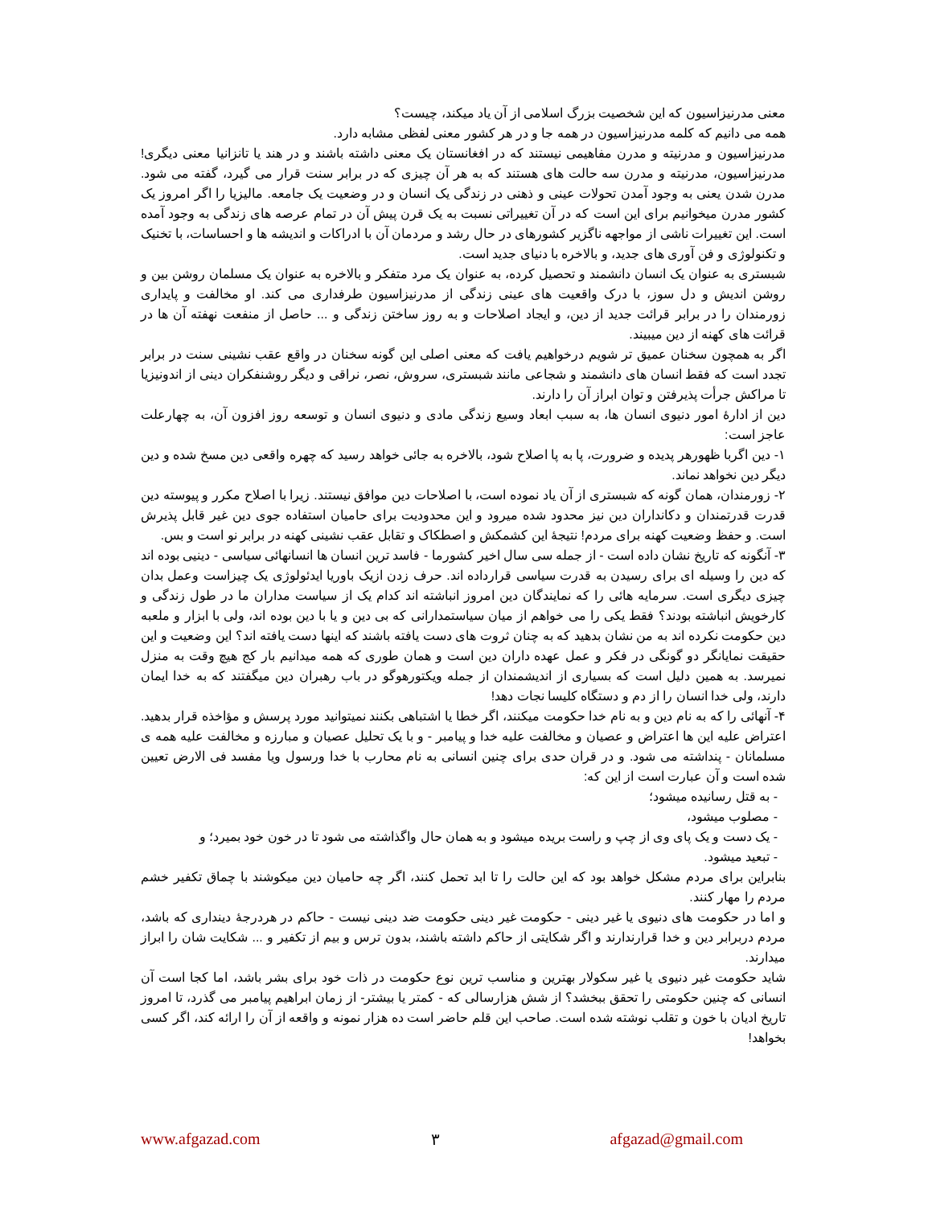معنی مدرنیزاسیون که این شخصیت بزرگ اسلامی از آن یاد میکند، چیست؟
همه می دانیم که کلمه مدرنیزاسیون در همه جا و در هر کشور معنی لفظی مشابه دارد.
مدرنیزاسیون و مدرنیته و مدرن مفاهیمی نیستند که در افغانستان یک معنی داشته باشند و در هند یا تانزانیا معنی دیگری! مدرنیزاسیون، مدرنیته و مدرن سه حالت های هستند که به هر آن چیزی که در برابر سنت قرار می گیرد، گفته می شود. مدرن شدن یعنی به وجود آمدن تحولات عینی و ذهنی در زندگی یک انسان و در وضعیت یک جامعه. مالیزیا را اگر امروز یک کشور مدرن میخوانیم برای این است که در آن تغییراتی نسبت به یک قرن پیش آن در تمام عرصه های زندگی به وجود آمده است. این تغییرات ناشی از مواجهه ناگزیر کشورهای در حال رشد و مردمان آن با ادراکات و اندیشه ها و احساسات، با تخنیک و تکنولوژی و فن آوری های جدید، و بالاخره با دنیای جدید است.
شبستری به عنوان یک انسان دانشمند و تحصیل کرده، به عنوان یک مرد متفکر و بالاخره به عنوان یک مسلمان روشن بین و روشن اندیش و دل سوز، با درک واقعیت های عینی زندگی از مدرنیزاسیون طرفداری می کند. او مخالفت و پایداری زورمندان را در برابر قرائت جدید از دین، و ایجاد اصلاحات و به روز ساختن زندگی و ... حاصل از منفعت نهفته آن ها در قرائت های کهنه از دین میبیند.
اگر به همچون سخنان عمیق تر شویم درخواهیم یافت که معنی اصلی این گونه سخنان در واقع عقب نشینی سنت در برابر تجدد است که فقط انسان های دانشمند و شجاعی مانند شبستری، سروش، نصر، نراقی و دیگر روشنفکران دینی از اندونیزیا تا مراکش جرأت پذیرفتن و توان ابراز آن را دارند.
دین از ادارۀ امور دنیوی انسان ها، به سبب ابعاد وسیع زندگی مادی و دنیوی انسان و توسعه روز افزون آن، به چهارعلت عاجز است:
۱- دین اگربا ظهورهر پدیده و ضرورت، پا به پا اصلاح شود، بالاخره به جائی خواهد رسید که چهره واقعی دین مسخ شده و دین دیگر دین نخواهد نماند.
۲- زورمندان، همان گونه که شبستری از آن یاد نموده است، با اصلاحات دین موافق نیستند. زیرا با اصلاح مکرر و پیوسته دین قدرت قدرتمندان و دکانداران دین نیز محدود شده میرود و این محدودیت برای حامیان استفاده جوی دین غیر قابل پذیرش است. و حفظ وضعیت کهنه برای مردم! نتیجۀ این کشمکش و اصطکاک و تقابل عقب نشینی کهنه در برابر نو است و بس.
۳- آنگونه که تاریخ نشان داده است - از جمله سی سال اخیر کشورما - فاسد ترین انسان ها انسانهائی سیاسی - دینیی بوده اند که دین را وسیله ای برای رسیدن به قدرت سیاسی قرارداده اند. حرف زدن ازیک باوریا ایدئولوژی یک چیزاست وعمل بدان چیزی دیگری است. سرمایه هائی را که نمایندگان دین امروز انباشته اند کدام یک از سیاست مداران ما در طول زندگی و کارخویش انباشته بودند؟ فقط یکی را می خواهم از میان سیاستمدارانی که بی دین و یا با دین بوده اند، ولی با ابزار و ملعبه دین حکومت نکرده اند به من نشان بدهید که به چنان ثروت های دست یافته باشند که اینها دست یافته اند؟ این وضعیت و این حقیقت نمایانگر دو گونگی در فکر و عمل عهده داران دین است و همان طوری که همه میدانیم بار کج هیچ وقت به منزل نمیرسد. به همین دلیل است که بسیاری از اندیشمندان از جمله ویکتورهوگو در باب رهبران دین میگفتند که به خدا ایمان دارند، ولی خدا انسان را از دم و دستگاه کلیسا نجات دهد!
۴- آنهائی را که به نام دین و به نام خدا حکومت میکنند، اگر خطا یا اشتباهی بکنند نمیتوانید مورد پرسش و مؤاخذه قرار بدهید. اعتراض علیه این ها اعتراض و عصیان و مخالفت علیه خدا و پیامبر - و با یک تحلیل عصیان و مبارزه و مخالفت علیه همه ی مسلمانان - پنداشته می شود. و در قران حدی برای چنین انسانی به نام محارب با خدا ورسول ویا مفسد فی الارض تعیین شده است و آن عبارت است از این که:
- به قتل رسانیده میشود؛
- مصلوب میشود،
- یک دست و یک پای وی از چپ و راست بریده میشود و به همان حال واگذاشته می شود تا در خون خود بمیرد؛ و
- تبعید میشود.
بنابراین برای مردم مشکل خواهد بود که این حالت را تا ابد تحمل کنند، اگر چه حامیان دین میکوشند با چماق تکفیر خشم مردم را مهار کنند.
و اما در حکومت های دنیوی یا غیر دینی - حکومت غیر دینی حکومت ضد دینی نیست - حاکم در هردرجۀ دینداری که باشد، مردم دربرابر دین و خدا قرارندارند و اگر شکایتی از حاکم داشته باشند، بدون ترس و بیم از تکفیر و ... شکایت شان را ابراز میدارند.
شاید حکومت غیر دنیوی یا غیر سکولار بهترین و مناسب ترین نوع حکومت در ذات خود برای بشر باشد، اما کجا است آن انسانی که چنین حکومتی را تحقق ببخشد؟ از شش هزارسالی که - کمتر یا بیشتر- از زمان ابراهیم پیامبر می گذرد، تا امروز تاریخ ادیان با خون و تقلب نوشته شده است. صاحب این قلم حاضر است ده هزار نمونه و واقعه از آن را ارائه کند، اگر کسی بخواهد!
www.afgazad.com ۳ afgazad@gmail.com